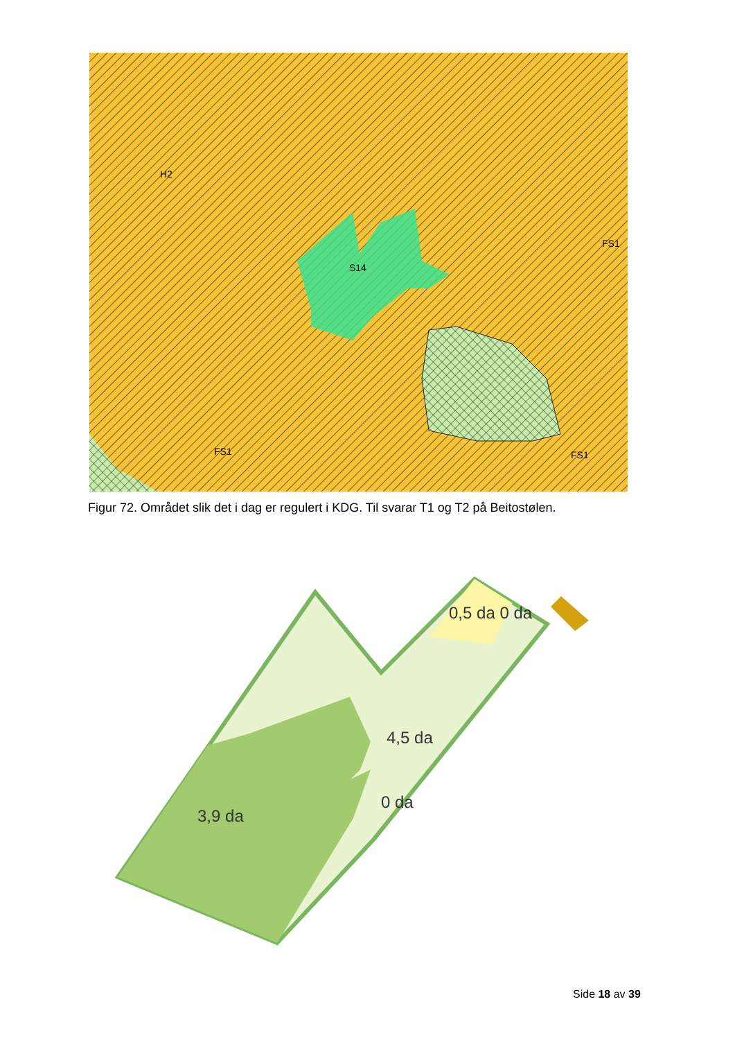H2
S14
FS1
FS1
FS1
Figur 72. Området slik det i dag er regulert i KDG. Til svarar T1 og T2 på Beitostølen.
0,5 da 0 da
4,5 da
0 da
3,9 da
Side 18 av 39